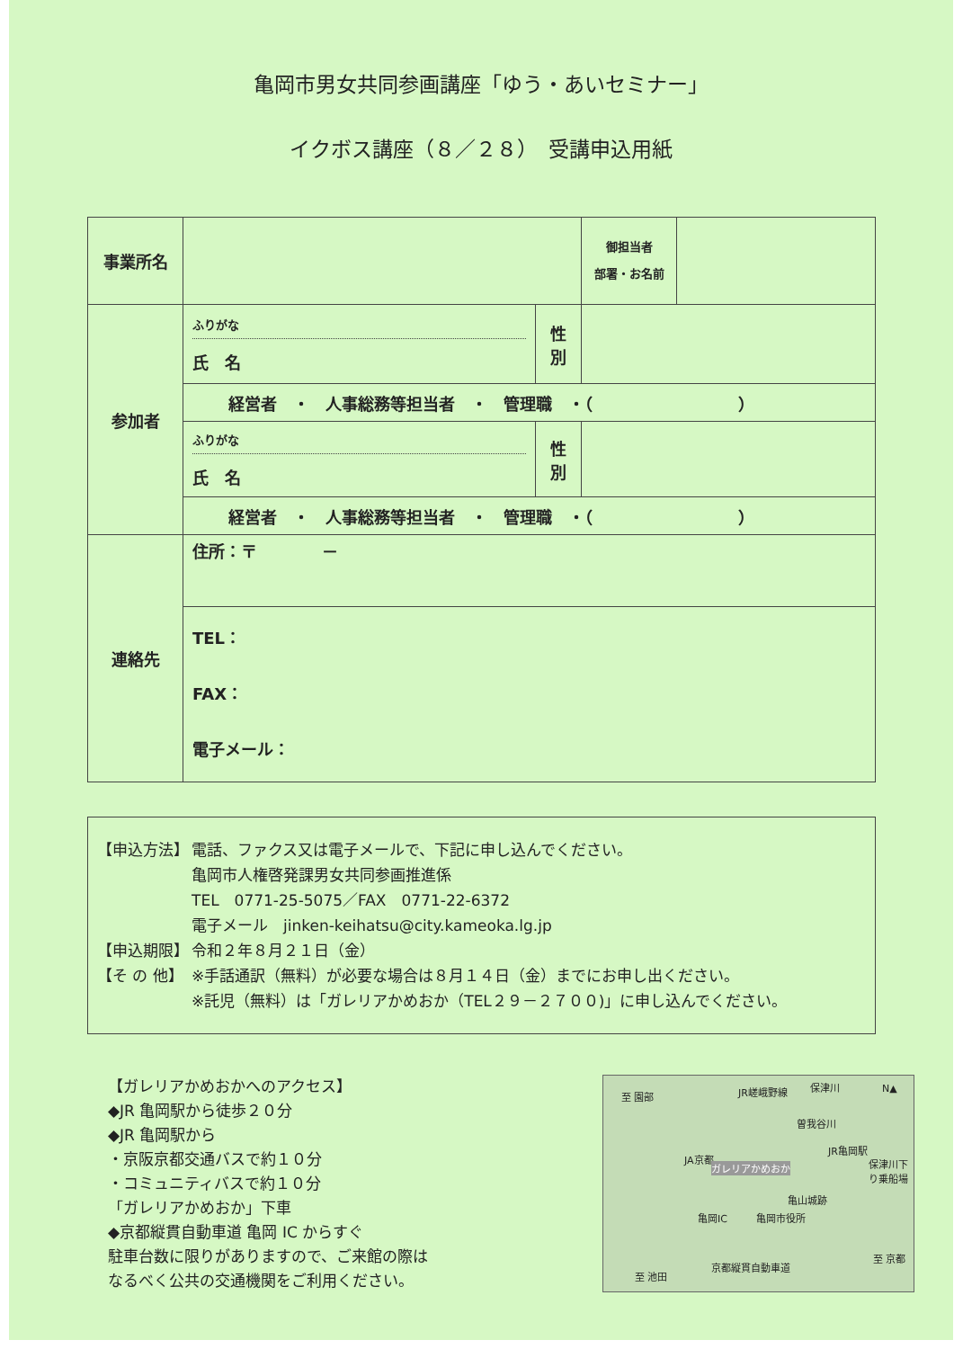亀岡市男女共同参画講座「ゆう・あいセミナー」
イクボス講座（８／２８）　受講申込用紙
| 事業所名 | | | 御担当者 部署・お名前 | |
| 参加者 | ふりがな 氏 名 | 性 別 | | |
| | 経営者 ・ 人事総務等担当者 ・ 管理職 ・（ ） | | | |
| | ふりがな 氏 名 | 性 別 | | |
| | 経営者 ・ 人事総務等担当者 ・ 管理職 ・（ ） | | | |
| 連絡先 | 住所：〒 － | | | |
| | TEL： FAX： 電子メール： | | | |
【申込方法】 電話、ファクス又は電子メールで、下記に申し込んでください。
亀岡市人権啓発課男女共同参画推進係
TEL　0771-25-5075／FAX　0771-22-6372
電子メール　jinken-keihatsu@city.kameoka.lg.jp
【申込期限】 令和２年８月２１日（金）
【そ の 他】 ※手話通訳（無料）が必要な場合は８月１４日（金）までにお申し出ください。
※託児（無料）は「ガレリアかめおか（TEL２９－２７００)」に申し込んでください。
【ガレリアかめおかへのアクセス】
◆JR 亀岡駅から徒歩２０分
◆JR 亀岡駅から
・京阪京都交通バスで約１０分
・コミュニティバスで約１０分
「ガレリアかめおか」下車
◆京都縦貫自動車道 亀岡 IC からすぐ
駐車台数に限りがありますので、ご来館の際は
なるべく公共の交通機関をご利用ください。
至 園部 JR嵯峨野線 保津川 N▲
曽我谷川
JA京都
ガレリアかめおか
JR亀岡駅
保津川下り乗船場
亀山城跡
亀岡IC 亀岡市役所
至 京都
至 池田
京都縦貫自動車道